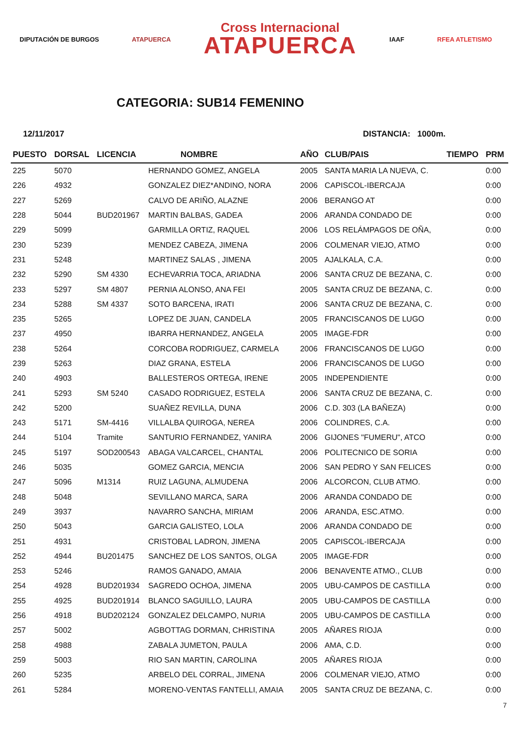DIPUTACIÓN DE BURGOS ATAPUERCA
Cross Internacional
ATAPUERCA
IAAF RFEA ATLETISMO
CATEGORIA: SUB14 FEMENINO
12/11/2017 DISTANCIA: 1000m.
| PUESTO | DORSAL | LICENCIA | NOMBRE | AÑO | CLUB/PAIS | TIEMPO | PRM |
| --- | --- | --- | --- | --- | --- | --- | --- |
| 225 | 5070 | | HERNANDO GOMEZ, ANGELA | 2005 | SANTA MARIA LA NUEVA, C. | | 0:00 |
| 226 | 4932 | | GONZALEZ DIEZ*ANDINO, NORA | 2006 | CAPISCOL-IBERCAJA | | 0:00 |
| 227 | 5269 | | CALVO DE ARIÑO, ALAZNE | 2006 | BERANGO AT | | 0:00 |
| 228 | 5044 | BUD201967 | MARTIN BALBAS, GADEA | 2006 | ARANDA CONDADO DE | | 0:00 |
| 229 | 5099 | | GARMILLA ORTIZ, RAQUEL | 2006 | LOS RELÁMPAGOS DE OÑA, | | 0:00 |
| 230 | 5239 | | MENDEZ CABEZA, JIMENA | 2006 | COLMENAR VIEJO, ATMO | | 0:00 |
| 231 | 5248 | | MARTINEZ SALAS , JIMENA | 2005 | AJALKALA, C.A. | | 0:00 |
| 232 | 5290 | SM 4330 | ECHEVARRIA TOCA, ARIADNA | 2006 | SANTA CRUZ DE BEZANA, C. | | 0:00 |
| 233 | 5297 | SM 4807 | PERNIA ALONSO, ANA FEI | 2005 | SANTA CRUZ DE BEZANA, C. | | 0:00 |
| 234 | 5288 | SM 4337 | SOTO BARCENA, IRATI | 2006 | SANTA CRUZ DE BEZANA, C. | | 0:00 |
| 235 | 5265 | | LOPEZ DE JUAN, CANDELA | 2005 | FRANCISCANOS DE LUGO | | 0:00 |
| 237 | 4950 | | IBARRA HERNANDEZ, ANGELA | 2005 | IMAGE-FDR | | 0:00 |
| 238 | 5264 | | CORCOBA RODRIGUEZ, CARMELA | 2006 | FRANCISCANOS DE LUGO | | 0:00 |
| 239 | 5263 | | DIAZ GRANA, ESTELA | 2006 | FRANCISCANOS DE LUGO | | 0:00 |
| 240 | 4903 | | BALLESTEROS ORTEGA, IRENE | 2005 | INDEPENDIENTE | | 0:00 |
| 241 | 5293 | SM 5240 | CASADO RODRIGUEZ, ESTELA | 2006 | SANTA CRUZ DE BEZANA, C. | | 0:00 |
| 242 | 5200 | | SUAÑEZ REVILLA, DUNA | 2006 | C.D. 303 (LA BAÑEZA) | | 0:00 |
| 243 | 5171 | SM-4416 | VILLALBA QUIROGA, NEREA | 2006 | COLINDRES, C.A. | | 0:00 |
| 244 | 5104 | Tramite | SANTURIO FERNANDEZ, YANIRA | 2006 | GIJONES "FUMERU", ATCO | | 0:00 |
| 245 | 5197 | SOD200543 | ABAGA VALCARCEL, CHANTAL | 2006 | POLITECNICO DE SORIA | | 0:00 |
| 246 | 5035 | | GOMEZ GARCIA, MENCIA | 2006 | SAN PEDRO Y SAN FELICES | | 0:00 |
| 247 | 5096 | M1314 | RUIZ LAGUNA, ALMUDENA | 2006 | ALCORCON, CLUB ATMO. | | 0:00 |
| 248 | 5048 | | SEVILLANO MARCA, SARA | 2006 | ARANDA CONDADO DE | | 0:00 |
| 249 | 3937 | | NAVARRO SANCHA, MIRIAM | 2006 | ARANDA, ESC.ATMO. | | 0:00 |
| 250 | 5043 | | GARCIA GALISTEO, LOLA | 2006 | ARANDA CONDADO DE | | 0:00 |
| 251 | 4931 | | CRISTOBAL LADRON, JIMENA | 2005 | CAPISCOL-IBERCAJA | | 0:00 |
| 252 | 4944 | BU201475 | SANCHEZ DE LOS SANTOS, OLGA | 2005 | IMAGE-FDR | | 0:00 |
| 253 | 5246 | | RAMOS GANADO, AMAIA | 2006 | BENAVENTE ATMO., CLUB | | 0:00 |
| 254 | 4928 | BUD201934 | SAGREDO OCHOA, JIMENA | 2005 | UBU-CAMPOS DE CASTILLA | | 0:00 |
| 255 | 4925 | BUD201914 | BLANCO SAGUILLO, LAURA | 2005 | UBU-CAMPOS DE CASTILLA | | 0:00 |
| 256 | 4918 | BUD202124 | GONZALEZ DELCAMPO, NURIA | 2005 | UBU-CAMPOS DE CASTILLA | | 0:00 |
| 257 | 5002 | | AGBOTTAG DORMAN, CHRISTINA | 2005 | AÑARES RIOJA | | 0:00 |
| 258 | 4988 | | ZABALA JUMETON, PAULA | 2006 | AMA, C.D. | | 0:00 |
| 259 | 5003 | | RIO SAN MARTIN, CAROLINA | 2005 | AÑARES RIOJA | | 0:00 |
| 260 | 5235 | | ARBELO DEL CORRAL, JIMENA | 2006 | COLMENAR VIEJO, ATMO | | 0:00 |
| 261 | 5284 | | MORENO-VENTAS FANTELLI, AMAIA | 2005 | SANTA CRUZ DE BEZANA, C. | | 0:00 |
7